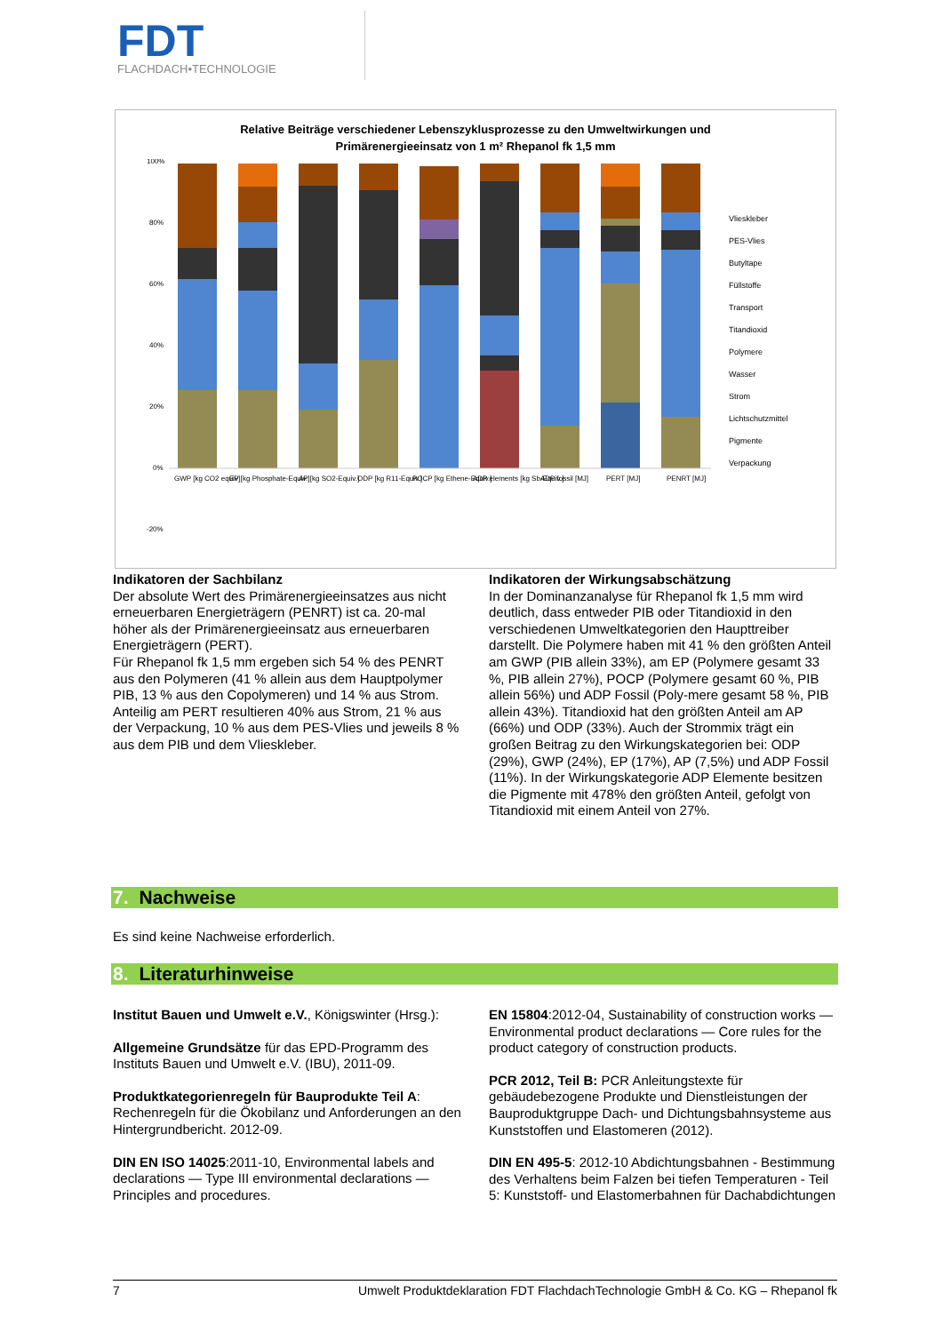FDT
FLACHDACH•TECHNOLOGIE
Relative Beiträge verschiedener Lebenszyklusprozesse zu den Umweltwirkungen und
Primärenergieeinsatz von 1 m² Rhepanol fk 1,5 mm
100%
80%
60%
40%
20%
0%
-20%
GWP [kg CO2 equiv]
EP [kg Phosphate-Equiv.]
AP [kg SO2-Equiv.]
ODP [kg R11-Equiv.]
POCP [kg Ethene-Equiv.]
ADP elements [kg Sb-Equiv.]
ADP fossil [MJ]
PERT [MJ]
PENRT [MJ]
Vlieskleber
PES-Vlies
Butyltape
Füllstoffe
Transport
Titandioxid
Polymere
Wasser
Strom
Lichtschutzmittel
Pigmente
Verpackung
Indikatoren der Sachbilanz
Der absolute Wert des Primärenergieeinsatzes aus nicht erneuerbaren Energieträgern (PENRT) ist ca. 20-mal höher als der Primärenergieeinsatz aus erneuerbaren Energieträgern (PERT).
Für Rhepanol fk 1,5 mm ergeben sich 54 % des PENRT aus den Polymeren (41 % allein aus dem Hauptpolymer PIB, 13 % aus den Copolymeren) und 14 % aus Strom. Anteilig am PERT resultieren 40% aus Strom, 21 % aus der Verpackung, 10 % aus dem PES-Vlies und jeweils 8 % aus dem PIB und dem Vlieskleber.
Indikatoren der Wirkungsabschätzung
In der Dominanzanalyse für Rhepanol fk 1,5 mm wird deutlich, dass entweder PIB oder Titandioxid in den verschiedenen Umweltkategorien den Haupttreiber darstellt. Die Polymere haben mit 41 % den größten Anteil am GWP (PIB allein 33%), am EP (Polymere gesamt 33 %, PIB allein 27%), POCP (Polymere gesamt 60 %, PIB allein 56%) und ADP Fossil (Poly-mere gesamt 58 %, PIB allein 43%). Titandioxid hat den größten Anteil am AP (66%) und ODP (33%). Auch der Strommix trägt ein großen Beitrag zu den Wirkungskategorien bei: ODP (29%), GWP (24%), EP (17%), AP (7,5%) und ADP Fossil (11%). In der Wirkungskategorie ADP Elemente besitzen die Pigmente mit 478% den größten Anteil, gefolgt von Titandioxid mit einem Anteil von 27%.
7. Nachweise
Es sind keine Nachweise erforderlich.
8. Literaturhinweise
Institut Bauen und Umwelt e.V., Königswinter (Hrsg.):
Allgemeine Grundsätze für das EPD-Programm des Instituts Bauen und Umwelt e.V. (IBU), 2011-09.
Produktkategorienregeln für Bauprodukte Teil A: Rechenregeln für die Ökobilanz und Anforderungen an den Hintergrundbericht. 2012-09.
DIN EN ISO 14025:2011-10, Environmental labels and declarations — Type III environmental declarations — Principles and procedures.
EN 15804:2012-04, Sustainability of construction works — Environmental product declarations — Core rules for the product category of construction products.
PCR 2012, Teil B: PCR Anleitungstexte für gebäudebezogene Produkte und Dienstleistungen der Bauproduktgruppe Dach- und Dichtungsbahnsysteme aus Kunststoffen und Elastomeren (2012).
DIN EN 495-5: 2012-10 Abdichtungsbahnen - Bestimmung des Verhaltens beim Falzen bei tiefen Temperaturen - Teil 5: Kunststoff- und Elastomerbahnen für Dachabdichtungen
7 Umwelt Produktdeklaration FDT FlachdachTechnologie GmbH & Co. KG – Rhepanol fk